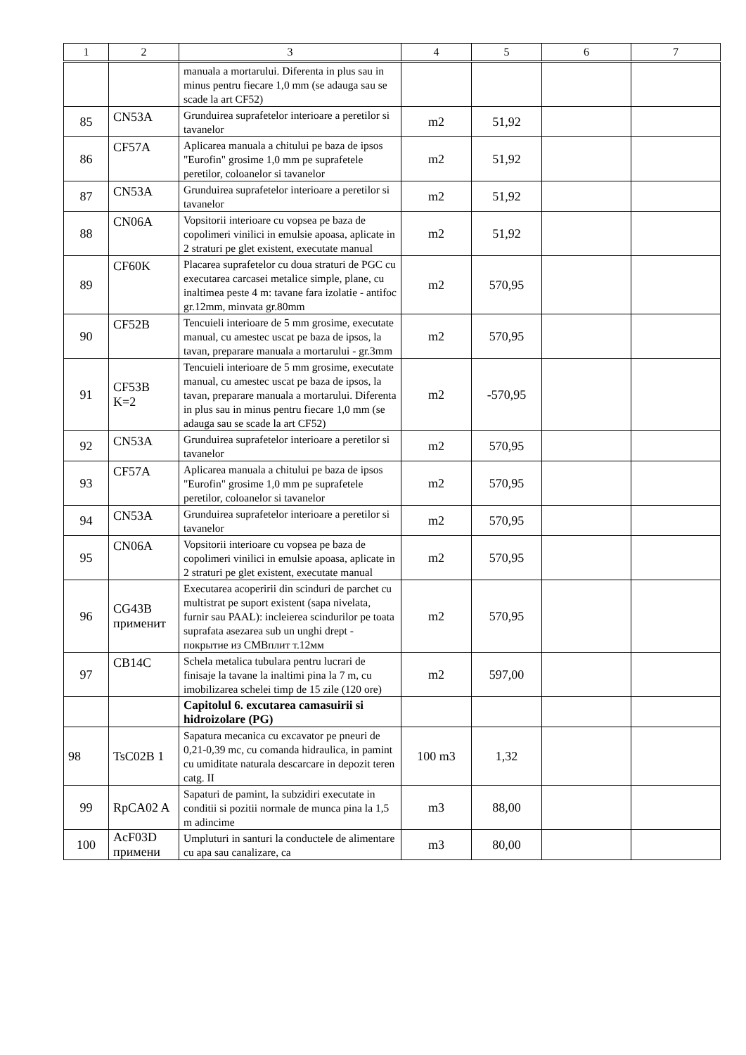| 1 | 2 | 3 | 4 | 5 | 6 | 7 |
| --- | --- | --- | --- | --- | --- | --- |
| | | manuala a mortarului. Diferenta in plus sau in minus pentru fiecare 1,0 mm (se adauga sau se scade la art CF52) | | | | |
| 85 | CN53A | Grunduirea suprafetelor interioare a peretilor si tavanelor | m2 | 51,92 | | |
| 86 | CF57A | Aplicarea manuala a chitului pe baza de ipsos "Eurofin" grosime 1,0 mm pe suprafetele peretilor, coloanelor si tavanelor | m2 | 51,92 | | |
| 87 | CN53A | Grunduirea suprafetelor interioare a peretilor si tavanelor | m2 | 51,92 | | |
| 88 | CN06A | Vopsitorii interioare cu vopsea pe baza de copolimeri vinilici in emulsie apoasa, aplicate in 2 straturi pe glet existent, executate manual | m2 | 51,92 | | |
| 89 | CF60K | Placarea suprafetelor cu doua straturi de PGC cu executarea carcasei metalice simple, plane, cu inaltimea peste 4 m: tavane fara izolatie - antifoc gr.12mm, minvata gr.80mm | m2 | 570,95 | | |
| 90 | CF52B | Tencuieli interioare de 5 mm grosime, executate manual, cu amestec uscat pe baza de ipsos, la tavan, preparare manuala a mortarului - gr.3mm | m2 | 570,95 | | |
| 91 | CF53B K=2 | Tencuieli interioare de 5 mm grosime, executate manual, cu amestec uscat pe baza de ipsos, la tavan, preparare manuala a mortarului. Diferenta in plus sau in minus pentru fiecare 1,0 mm (se adauga sau se scade la art CF52) | m2 | -570,95 | | |
| 92 | CN53A | Grunduirea suprafetelor interioare a peretilor si tavanelor | m2 | 570,95 | | |
| 93 | CF57A | Aplicarea manuala a chitului pe baza de ipsos "Eurofin" grosime 1,0 mm pe suprafetele peretilor, coloanelor si tavanelor | m2 | 570,95 | | |
| 94 | CN53A | Grunduirea suprafetelor interioare a peretilor si tavanelor | m2 | 570,95 | | |
| 95 | CN06A | Vopsitorii interioare cu vopsea pe baza de copolimeri vinilici in emulsie apoasa, aplicate in 2 straturi pe glet existent, executate manual | m2 | 570,95 | | |
| 96 | CG43B применит | Executarea acoperirii din scinduri de parchet cu multistrat pe suport existent (sapa nivelata, furnir sau PAAL): incleierea scindurilor pe toata suprafata asezarea sub un unghi drept - покрытие из СМВплит т.12мм | m2 | 570,95 | | |
| 97 | CB14C | Schela metalica tubulara pentru lucrari de finisaje la tavane la inaltimi pina la 7 m, cu imobilizarea schelei timp de 15 zile (120 ore) | m2 | 597,00 | | |
| | | Capitolul 6. excutarea camasuirii si hidroizolare (PG) | | | | |
| 98 | TsC02B 1 | Sapatura mecanica cu excavator pe pneuri de 0,21-0,39 mc, cu comanda hidraulica, in pamint cu umiditate naturala descarcare in depozit teren catg. II | 100 m3 | 1,32 | | |
| 99 | RpCA02 A | Sapaturi de pamint, la subzidiri executate in conditii si pozitii normale de munca pina la 1,5 m adincime | m3 | 88,00 | | |
| 100 | AcF03D примени | Umpluturi in santuri la conductele de alimentare cu apa sau canalizare, ca | m3 | 80,00 | | |